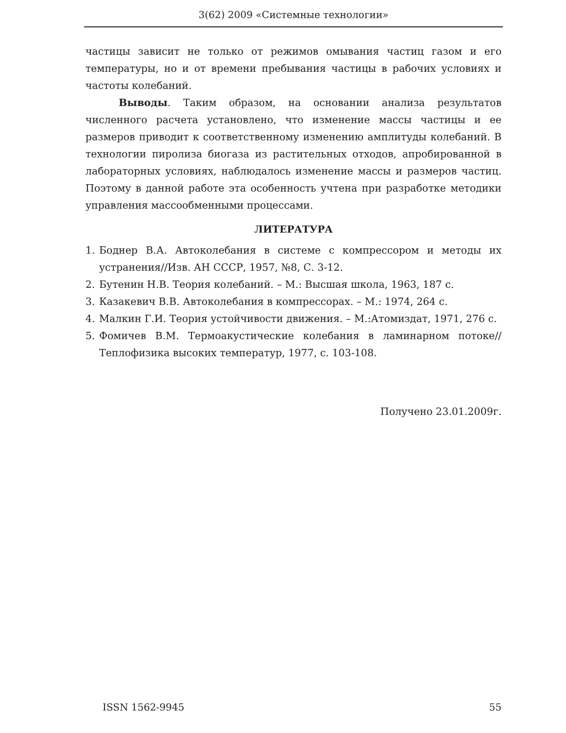3(62) 2009 «Системные технологии»
частицы зависит не только от режимов омывания частиц газом и его температуры, но и от времени пребывания частицы в рабочих условиях и частоты колебаний.
Выводы. Таким образом, на основании анализа результатов численного расчета установлено, что изменение массы частицы и ее размеров приводит к соответственному изменению амплитуды колебаний. В технологии пиролиза биогаза из растительных отходов, апробированной в лабораторных условиях, наблюдалось изменение массы и размеров частиц. Поэтому в данной работе эта особенность учтена при разработке методики управления массообменными процессами.
ЛИТЕРАТУРА
1. Боднер В.А. Автоколебания в системе с компрессором и методы их устранения//Изв. АН СССР, 1957, №8, С. 3-12.
2. Бутенин Н.В. Теория колебаний. – М.: Высшая школа, 1963, 187 с.
3. Казакевич В.В. Автоколебания в компрессорах. – М.: 1974, 264 с.
4. Малкин Г.И. Теория устойчивости движения. – М.:Атомиздат, 1971, 276 с.
5. Фомичев В.М. Термоакустические колебания в ламинарном потоке// Теплофизика высоких температур, 1977, с. 103-108.
Получено 23.01.2009г.
ISSN 1562-9945 55